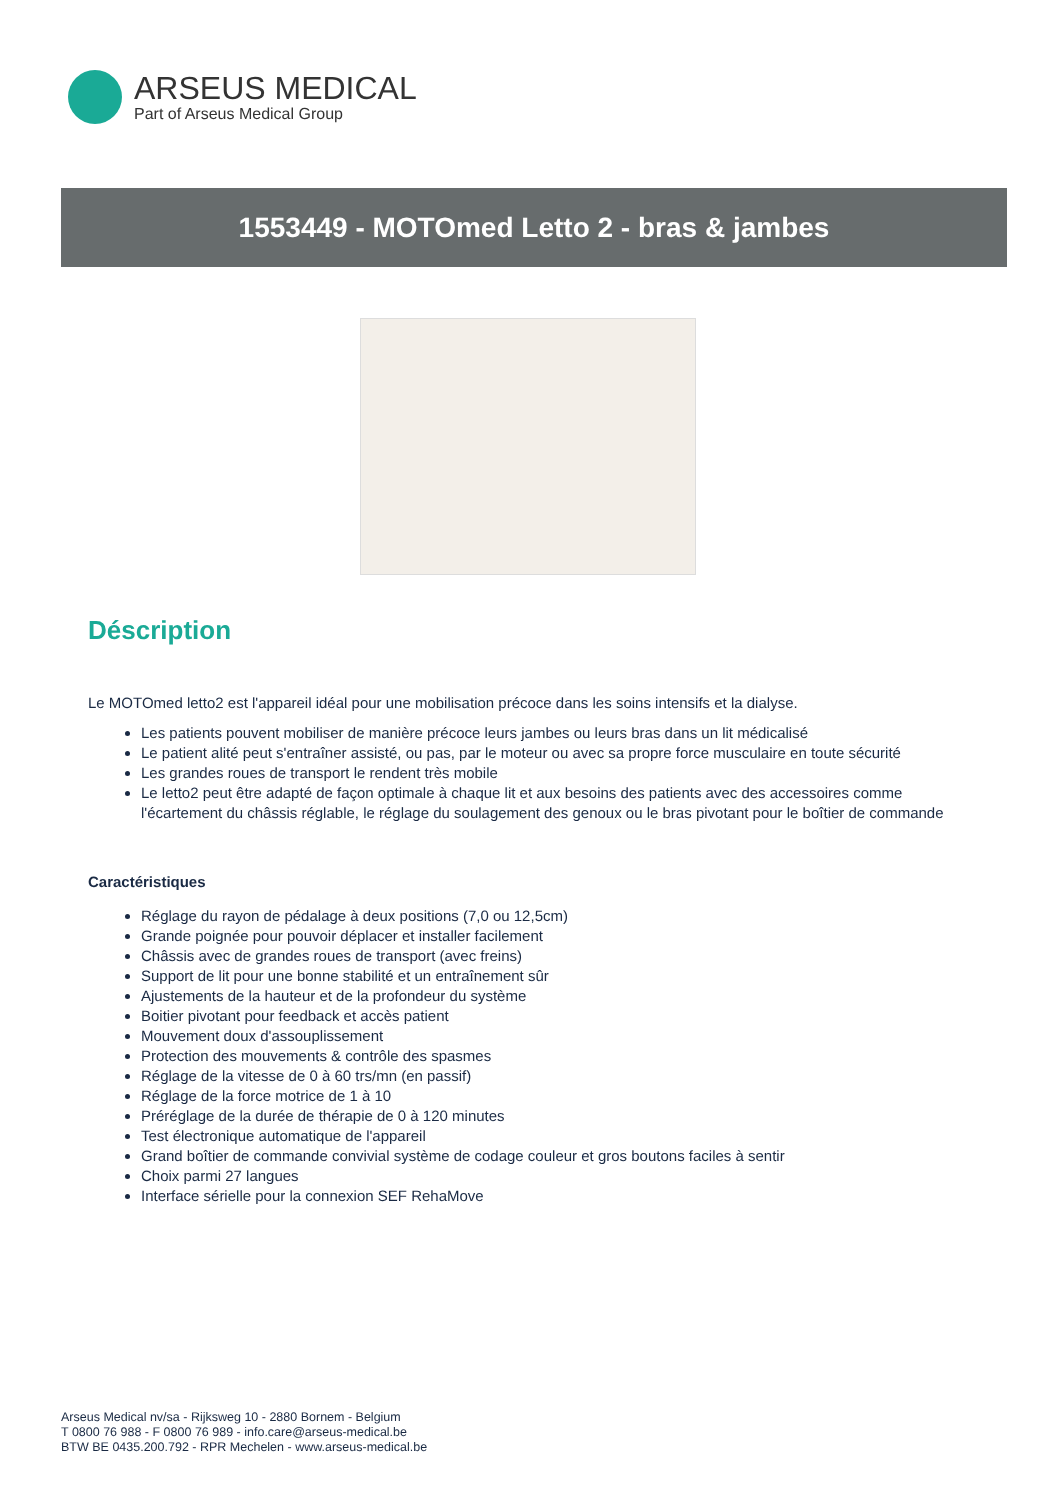ARSEUS MEDICAL
Part of Arseus Medical Group
1553449 - MOTOmed Letto 2 - bras & jambes
Déscription
Le MOTOmed letto2 est l'appareil idéal pour une mobilisation précoce dans les soins intensifs et la dialyse.
Les patients pouvent mobiliser de manière précoce leurs jambes ou leurs bras dans un lit médicalisé
Le patient alité peut s'entraîner assisté, ou pas, par le moteur ou avec sa propre force musculaire en toute sécurité
Les grandes roues de transport le rendent très mobile
Le letto2 peut être adapté de façon optimale à chaque lit et aux besoins des patients avec des accessoires comme l'écartement du châssis réglable, le réglage du soulagement des genoux ou le bras pivotant pour le boîtier de commande
Caractéristiques
Réglage du rayon de pédalage à deux positions (7,0 ou 12,5cm)
Grande poignée pour pouvoir déplacer et installer facilement
Châssis avec de grandes roues de transport (avec freins)
Support de lit pour une bonne stabilité et un entraînement sûr
Ajustements de la hauteur et de la profondeur du système
Boitier pivotant pour feedback et accès patient
Mouvement doux d'assouplissement
Protection des mouvements & contrôle des spasmes
Réglage de la vitesse de 0 à 60 trs/mn (en passif)
Réglage de la force motrice de 1 à 10
Préréglage de la durée de thérapie de 0 à 120 minutes
Test électronique automatique de l'appareil
Grand boîtier de commande convivial système de codage couleur et gros boutons faciles à sentir
Choix parmi 27 langues
Interface sérielle pour la connexion SEF RehaMove
Arseus Medical nv/sa - Rijksweg 10 - 2880 Bornem - Belgium
T 0800 76 988 - F 0800 76 989 - info.care@arseus-medical.be
BTW BE 0435.200.792 - RPR Mechelen - www.arseus-medical.be